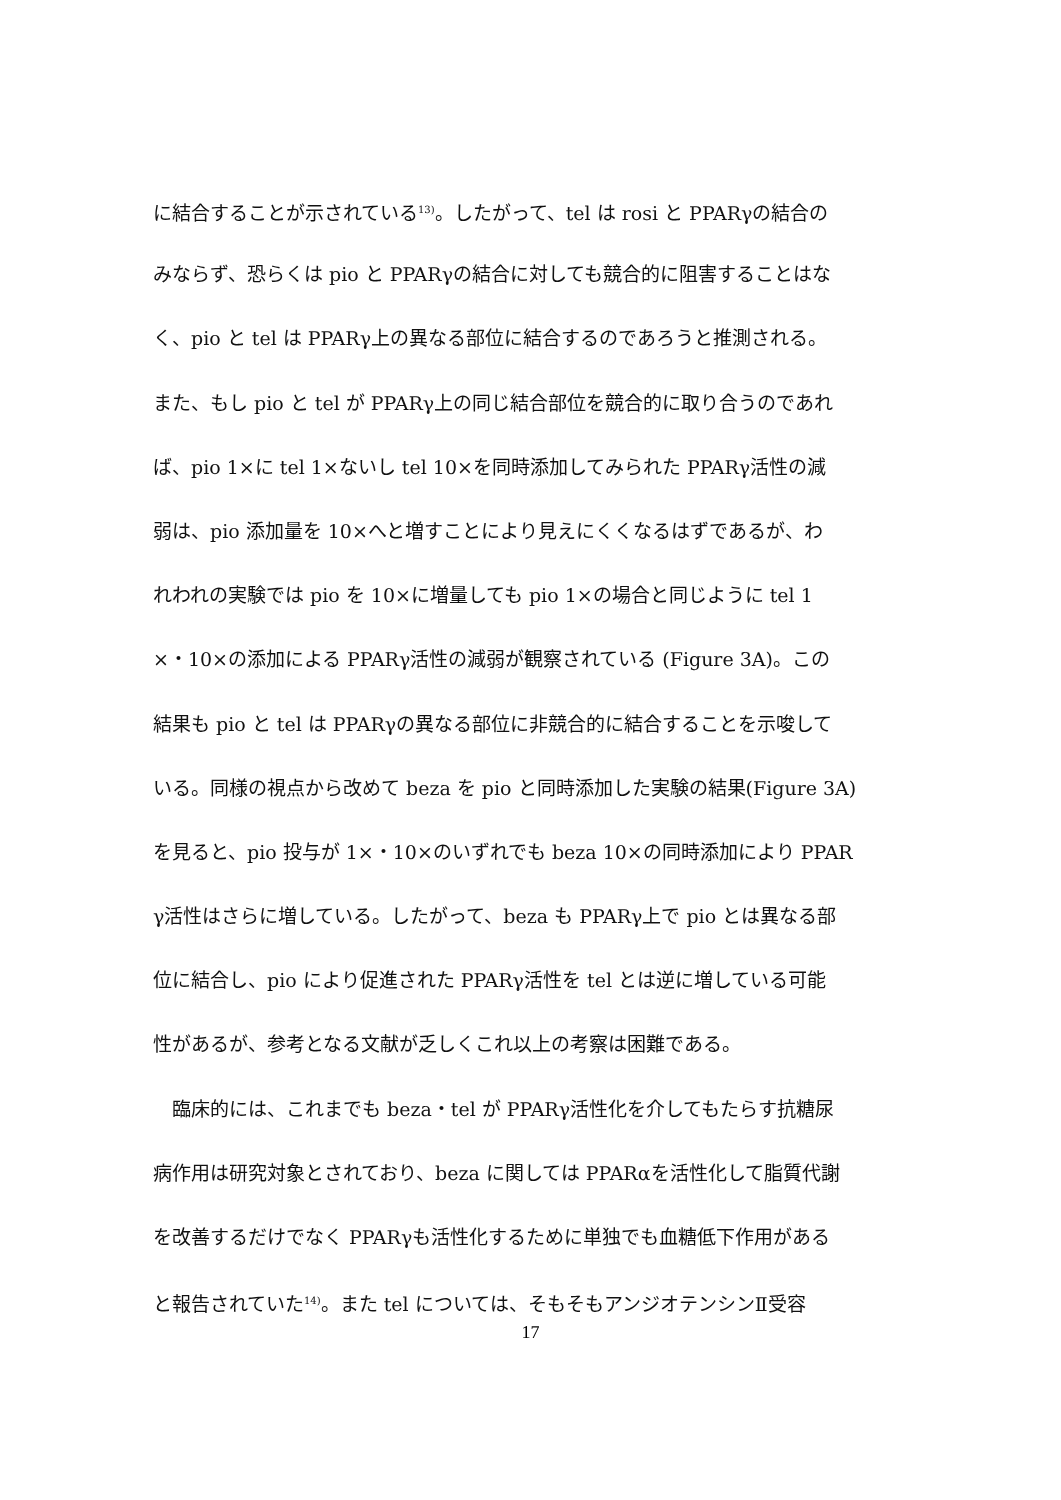に結合することが示されている<sup>13)</sup>。したがって、tel は rosi と PPARγの結合の
みならず、恐らくは pio と PPARγの結合に対しても競合的に阻害することはな
く、pio と tel は PPARγ上の異なる部位に結合するのであろうと推測される。
また、もし pio と tel が PPARγ上の同じ結合部位を競合的に取り合うのであれ
ば、pio 1×に tel 1×ないし tel 10×を同時添加してみられた PPARγ活性の減
弱は、pio 添加量を 10×へと増すことにより見えにくくなるはずであるが、わ
れわれの実験では pio を 10×に増量しても pio 1×の場合と同じように tel 1
×・10×の添加による PPARγ活性の減弱が観察されている (Figure 3A)。この
結果も pio と tel は PPARγの異なる部位に非競合的に結合することを示唆して
いる。同様の視点から改めて beza を pio と同時添加した実験の結果(Figure 3A)
を見ると、pio 投与が 1×・10×のいずれでも beza 10×の同時添加により PPAR
γ活性はさらに増している。したがって、beza も PPARγ上で pio とは異なる部
位に結合し、pio により促進された PPARγ活性を tel とは逆に増している可能
性があるが、参考となる文献が乏しくこれ以上の考察は困難である。
　臨床的には、これまでも beza・tel が PPARγ活性化を介してもたらす抗糖尿
病作用は研究対象とされており、beza に関しては PPARαを活性化して脂質代謝
を改善するだけでなく PPARγも活性化するために単独でも血糖低下作用がある
と報告されていた<sup>14)</sup>。また tel については、そもそもアンジオテンシンⅡ受容
17